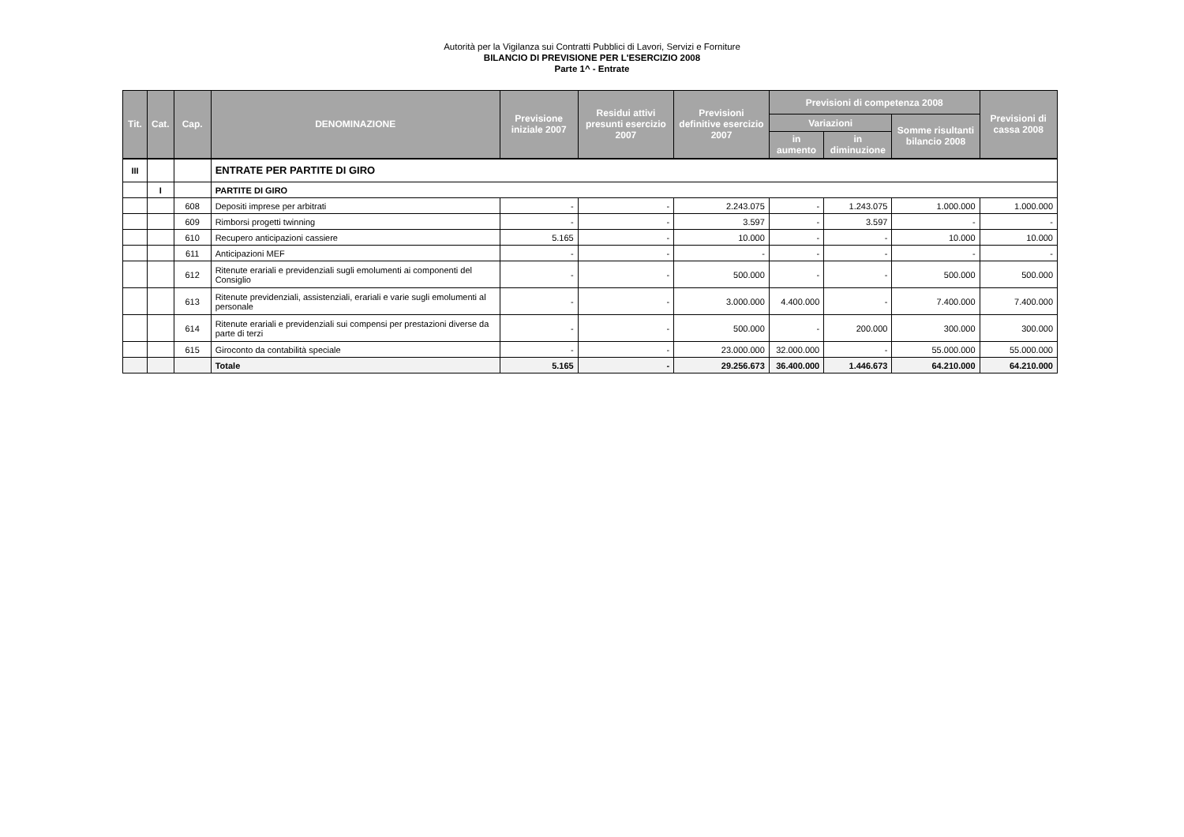Autorità per la Vigilanza sui Contratti Pubblici di Lavori, Servizi e Forniture
BILANCIO DI PREVISIONE PER L'ESERCIZIO 2008
Parte 1^ - Entrate
| Tit. | Cat. | Cap. | DENOMINAZIONE | Previsione iniziale 2007 | Residui attivi presunti esercizio 2007 | Previsioni definitive esercizio 2007 | Previsioni di competenza 2008 | | | Previsioni di cassa 2008 |
| --- | --- | --- | --- | --- | --- | --- | --- | --- | --- | --- |
| | | | | | | | Variazioni | | Somme risultanti bilancio 2008 | |
| | | | | | | | in aumento | in diminuzione | | |
| III | | | ENTRATE PER PARTITE DI GIRO | | | | | | | |
| | I | | PARTITE DI GIRO | | | | | | | |
| | | 608 | Depositi imprese per arbitrati | - | - | 2.243.075 | - | 1.243.075 | 1.000.000 | 1.000.000 |
| | | 609 | Rimborsi progetti twinning | - | - | 3.597 | - | 3.597 | - | - |
| | | 610 | Recupero anticipazioni cassiere | 5.165 | - | 10.000 | - | - | 10.000 | 10.000 |
| | | 611 | Anticipazioni MEF | - | - | - | - | - | - | - |
| | | 612 | Ritenute erariali e previdenziali sugli emolumenti ai componenti del Consiglio | - | - | 500.000 | - | - | 500.000 | 500.000 |
| | | 613 | Ritenute previdenziali, assistenziali, erariali e varie sugli emolumenti al personale | - | - | 3.000.000 | 4.400.000 | - | 7.400.000 | 7.400.000 |
| | | 614 | Ritenute erariali e previdenziali sui compensi per prestazioni diverse da parte di terzi | - | - | 500.000 | - | 200.000 | 300.000 | 300.000 |
| | | 615 | Giroconto da contabilità speciale | - | - | 23.000.000 | 32.000.000 | - | 55.000.000 | 55.000.000 |
| | | | Totale | 5.165 | - | 29.256.673 | 36.400.000 | 1.446.673 | 64.210.000 | 64.210.000 |